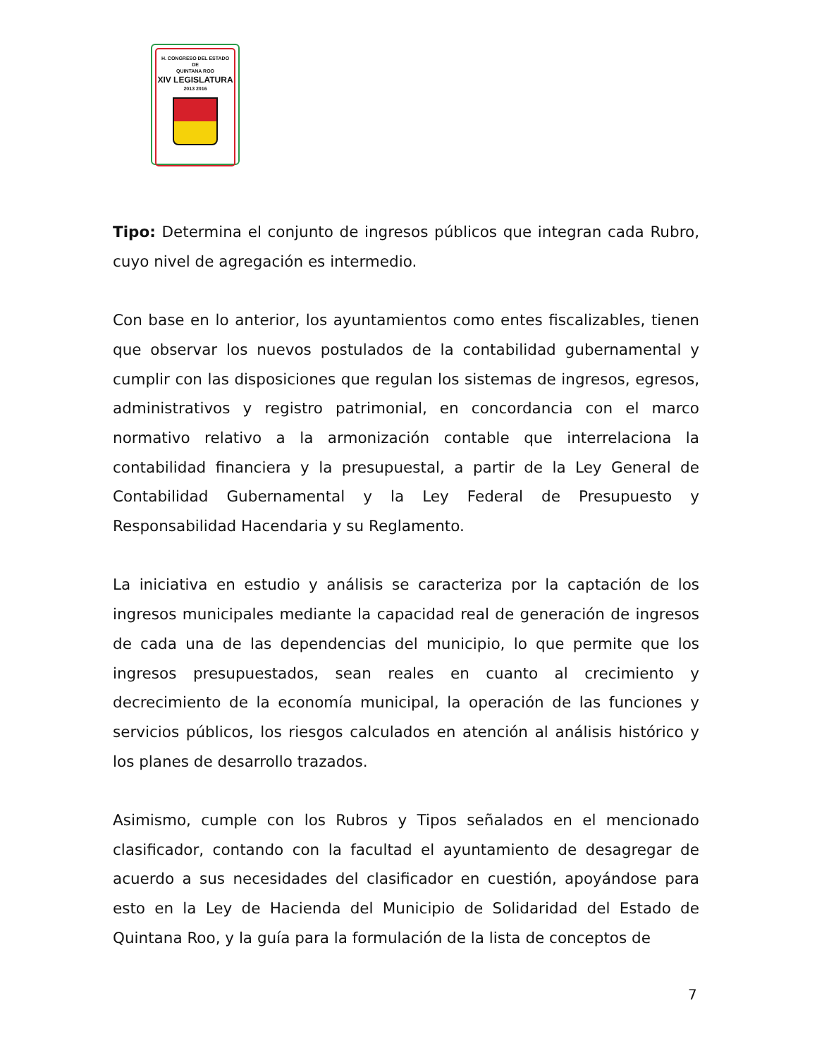H. CONGRESO DEL ESTADO
DE
QUINTANA ROO
XIV LEGISLATURA
2013 2016
Tipo: Determina el conjunto de ingresos públicos que integran cada Rubro, cuyo nivel de agregación es intermedio.
Con base en lo anterior, los ayuntamientos como entes fiscalizables, tienen que observar los nuevos postulados de la contabilidad gubernamental y cumplir con las disposiciones que regulan los sistemas de ingresos, egresos, administrativos y registro patrimonial, en concordancia con el marco normativo relativo a la armonización contable que interrelaciona la contabilidad financiera y la presupuestal, a partir de la Ley General de Contabilidad Gubernamental y la Ley Federal de Presupuesto y Responsabilidad Hacendaria y su Reglamento.
La iniciativa en estudio y análisis se caracteriza por la captación de los ingresos municipales mediante la capacidad real de generación de ingresos de cada una de las dependencias del municipio, lo que permite que los ingresos presupuestados, sean reales en cuanto al crecimiento y decrecimiento de la economía municipal, la operación de las funciones y servicios públicos, los riesgos calculados en atención al análisis histórico y los planes de desarrollo trazados.
Asimismo, cumple con los Rubros y Tipos señalados en el mencionado clasificador, contando con la facultad el ayuntamiento de desagregar de acuerdo a sus necesidades del clasificador en cuestión, apoyándose para esto en la Ley de Hacienda del Municipio de Solidaridad del Estado de Quintana Roo, y la guía para la formulación de la lista de conceptos de
7